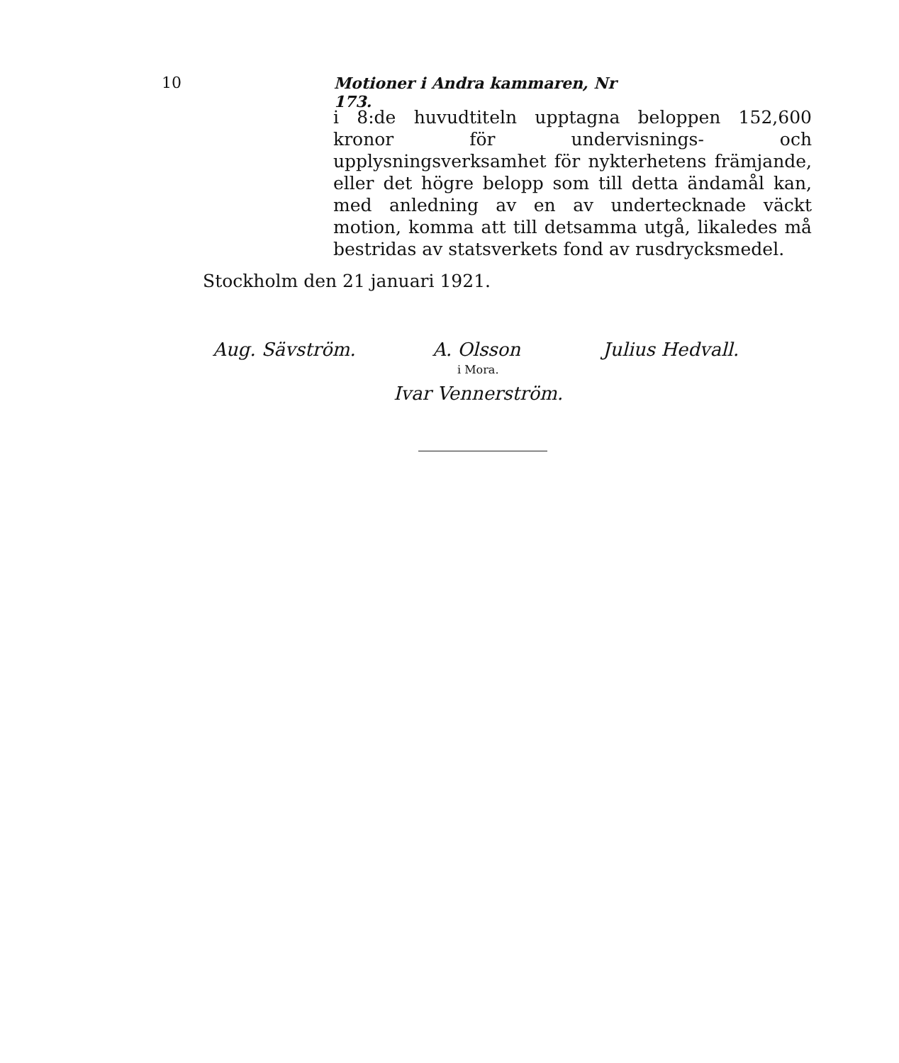10 Motioner i Andra kammaren, Nr 173.
i 8:de huvudtiteln upptagna beloppen 152,600 kronor för undervisnings- och upplysningsverksamhet för nykterhetens främjande, eller det högre belopp som till detta ändamål kan, med anledning av en av undertecknade väckt motion, komma att till detsamma utgå, likaledes må bestridas av statsverkets fond av rusdrycksmedel.
Stockholm den 21 januari 1921.
Aug. Sävström. A. Olsson Julius Hedvall.
i Mora.
Ivar Vennerström.